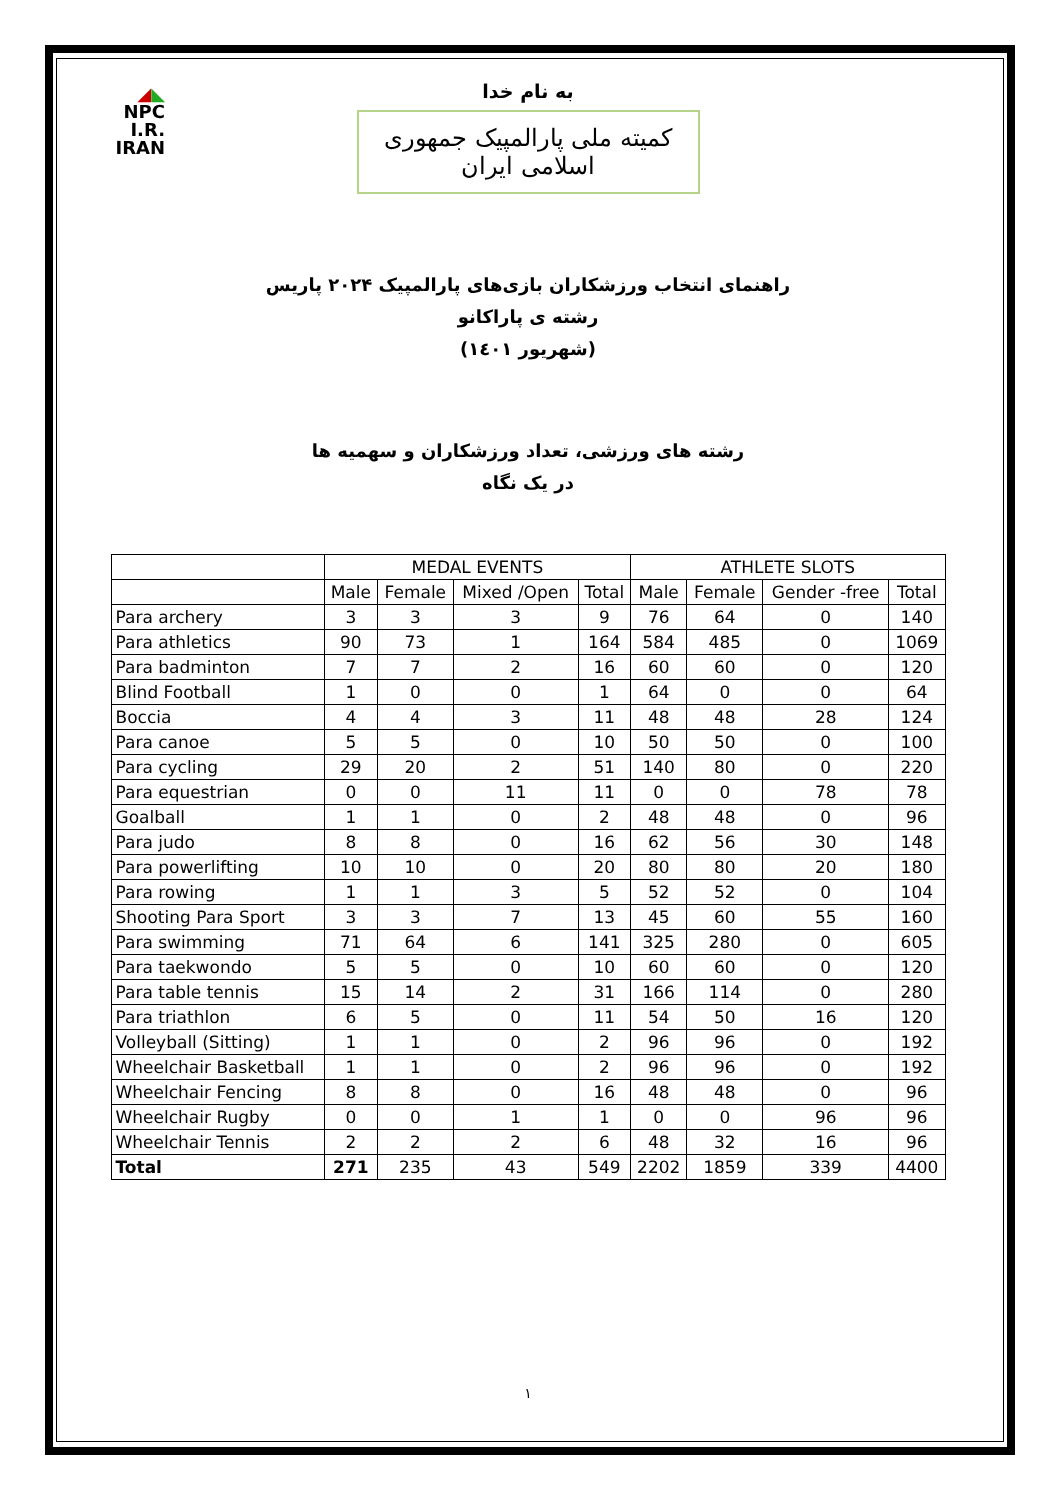◢◣
NPC
I.R. IRAN
به نام خدا
کمیته ملی پارالمپیک جمهوری اسلامی ایران
راهنمای انتخاب ورزشکاران بازی‌های پارالمپیک ۲۰۲۴ پاریس
رشته ی پاراکانو
(شهریور ۱٤۰۱)
رشته های ورزشی، تعداد ورزشکاران و سهمیه ها
در یک نگاه
| | MEDAL EVENTS | | | | ATHLETE SLOTS | | | |
| --- | --- | --- | --- | --- | --- | --- | --- | --- |
| | Male | Female | Mixed /Open | Total | Male | Female | Gender -free | Total |
| Para archery | 3 | 3 | 3 | 9 | 76 | 64 | 0 | 140 |
| Para athletics | 90 | 73 | 1 | 164 | 584 | 485 | 0 | 1069 |
| Para badminton | 7 | 7 | 2 | 16 | 60 | 60 | 0 | 120 |
| Blind Football | 1 | 0 | 0 | 1 | 64 | 0 | 0 | 64 |
| Boccia | 4 | 4 | 3 | 11 | 48 | 48 | 28 | 124 |
| Para canoe | 5 | 5 | 0 | 10 | 50 | 50 | 0 | 100 |
| Para cycling | 29 | 20 | 2 | 51 | 140 | 80 | 0 | 220 |
| Para equestrian | 0 | 0 | 11 | 11 | 0 | 0 | 78 | 78 |
| Goalball | 1 | 1 | 0 | 2 | 48 | 48 | 0 | 96 |
| Para judo | 8 | 8 | 0 | 16 | 62 | 56 | 30 | 148 |
| Para powerlifting | 10 | 10 | 0 | 20 | 80 | 80 | 20 | 180 |
| Para rowing | 1 | 1 | 3 | 5 | 52 | 52 | 0 | 104 |
| Shooting Para Sport | 3 | 3 | 7 | 13 | 45 | 60 | 55 | 160 |
| Para swimming | 71 | 64 | 6 | 141 | 325 | 280 | 0 | 605 |
| Para taekwondo | 5 | 5 | 0 | 10 | 60 | 60 | 0 | 120 |
| Para table tennis | 15 | 14 | 2 | 31 | 166 | 114 | 0 | 280 |
| Para triathlon | 6 | 5 | 0 | 11 | 54 | 50 | 16 | 120 |
| Volleyball (Sitting) | 1 | 1 | 0 | 2 | 96 | 96 | 0 | 192 |
| Wheelchair Basketball | 1 | 1 | 0 | 2 | 96 | 96 | 0 | 192 |
| Wheelchair Fencing | 8 | 8 | 0 | 16 | 48 | 48 | 0 | 96 |
| Wheelchair Rugby | 0 | 0 | 1 | 1 | 0 | 0 | 96 | 96 |
| Wheelchair Tennis | 2 | 2 | 2 | 6 | 48 | 32 | 16 | 96 |
| Total | 271 | 235 | 43 | 549 | 2202 | 1859 | 339 | 4400 |
١